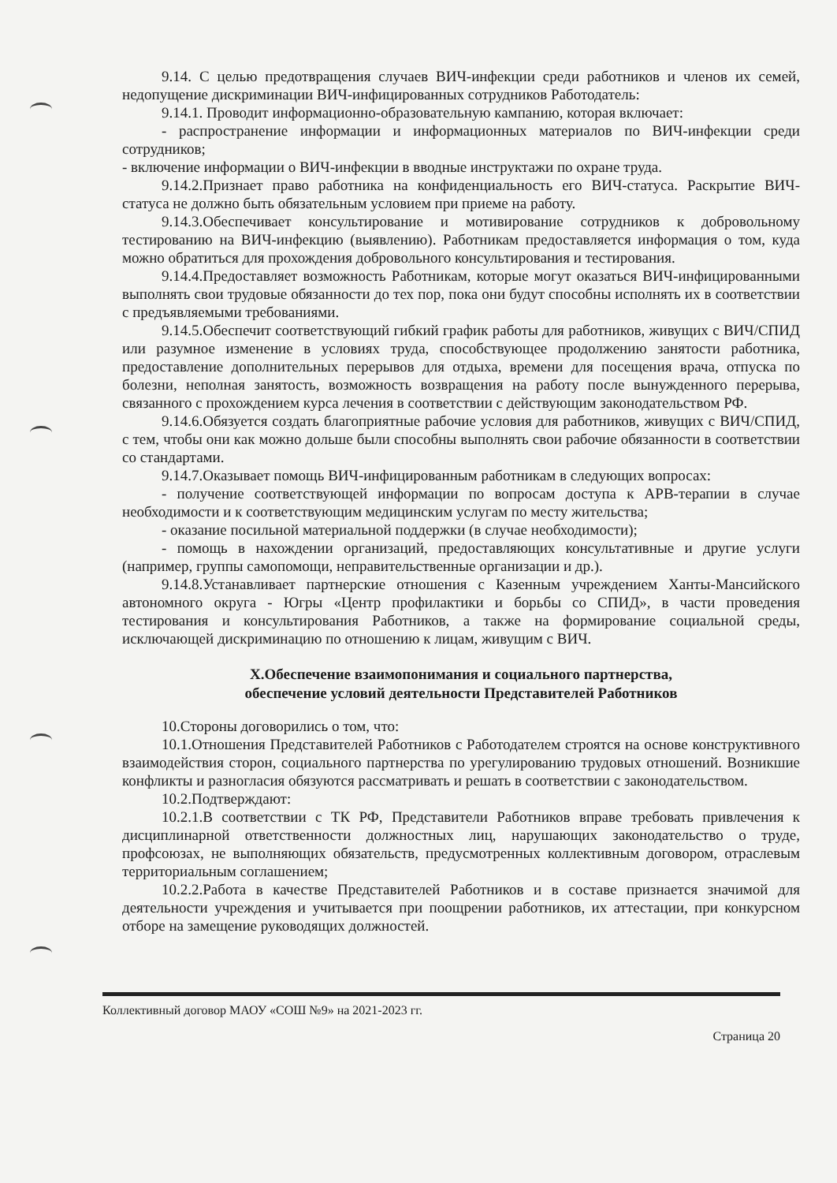9.14. С целью предотвращения случаев ВИЧ-инфекции среди работников и членов их семей, недопущение дискриминации ВИЧ-инфицированных сотрудников Работодатель:
9.14.1. Проводит информационно-образовательную кампанию, которая включает:
- распространение информации и информационных материалов по ВИЧ-инфекции среди сотрудников;
- включение информации о ВИЧ-инфекции в вводные инструктажи по охране труда.
9.14.2.Признает право работника на конфиденциальность его ВИЧ-статуса. Раскрытие ВИЧ-статуса не должно быть обязательным условием при приеме на работу.
9.14.3.Обеспечивает консультирование и мотивирование сотрудников к добровольному тестированию на ВИЧ-инфекцию (выявлению). Работникам предоставляется информация о том, куда можно обратиться для прохождения добровольного консультирования и тестирования.
9.14.4.Предоставляет возможность Работникам, которые могут оказаться ВИЧ-инфицированными выполнять свои трудовые обязанности до тех пор, пока они будут способны исполнять их в соответствии с предъявляемыми требованиями.
9.14.5.Обеспечит соответствующий гибкий график работы для работников, живущих с ВИЧ/СПИД или разумное изменение в условиях труда, способствующее продолжению занятости работника, предоставление дополнительных перерывов для отдыха, времени для посещения врача, отпуска по болезни, неполная занятость, возможность возвращения на работу после вынужденного перерыва, связанного с прохождением курса лечения в соответствии с действующим законодательством РФ.
9.14.6.Обязуется создать благоприятные рабочие условия для работников, живущих с ВИЧ/СПИД, с тем, чтобы они как можно дольше были способны выполнять свои рабочие обязанности в соответствии со стандартами.
9.14.7.Оказывает помощь ВИЧ-инфицированным работникам в следующих вопросах:
- получение соответствующей информации по вопросам доступа к АРВ-терапии в случае необходимости и к соответствующим медицинским услугам по месту жительства;
- оказание посильной материальной поддержки (в случае необходимости);
- помощь в нахождении организаций, предоставляющих консультативные и другие услуги (например, группы самопомощи, неправительственные организации и др.).
9.14.8.Устанавливает партнерские отношения с Казенным учреждением Ханты-Мансийского автономного округа - Югры «Центр профилактики и борьбы со СПИД», в части проведения тестирования и консультирования Работников, а также на формирование социальной среды, исключающей дискриминацию по отношению к лицам, живущим с ВИЧ.
X.Обеспечение взаимопонимания и социального партнерства,
обеспечение условий деятельности Представителей Работников
10.Стороны договорились о том, что:
10.1.Отношения Представителей Работников с Работодателем строятся на основе конструктивного взаимодействия сторон, социального партнерства по урегулированию трудовых отношений. Возникшие конфликты и разногласия обязуются рассматривать и решать в соответствии с законодательством.
10.2.Подтверждают:
10.2.1.В соответствии с ТК РФ, Представители Работников вправе требовать привлечения к дисциплинарной ответственности должностных лиц, нарушающих законодательство о труде, профсоюзах, не выполняющих обязательств, предусмотренных коллективным договором, отраслевым территориальным соглашением;
10.2.2.Работа в качестве Представителей Работников и в составе признается значимой для деятельности учреждения и учитывается при поощрении работников, их аттестации, при конкурсном отборе на замещение руководящих должностей.
Коллективный договор МАОУ «СОШ №9» на 2021-2023 гг.
Страница 20